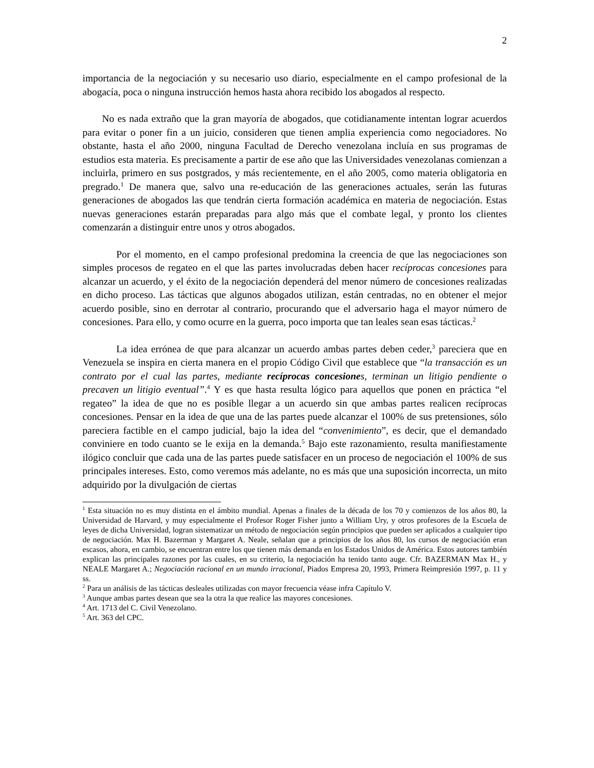2
importancia de la negociación y su necesario uso diario, especialmente en el campo profesional de la abogacía, poca o ninguna instrucción hemos hasta ahora recibido los abogados al respecto.
No es nada extraño que la gran mayoría de abogados, que cotidianamente intentan lograr acuerdos para evitar o poner fin a un juicio, consideren que tienen amplia experiencia como negociadores. No obstante, hasta el año 2000, ninguna Facultad de Derecho venezolana incluía en sus programas de estudios esta materia. Es precisamente a partir de ese año que las Universidades venezolanas comienzan a incluirla, primero en sus postgrados, y más recientemente, en el año 2005, como materia obligatoria en pregrado.<sup>1</sup> De manera que, salvo una re-educación de las generaciones actuales, serán las futuras generaciones de abogados las que tendrán cierta formación académica en materia de negociación. Estas nuevas generaciones estarán preparadas para algo más que el combate legal, y pronto los clientes comenzarán a distinguir entre unos y otros abogados.
Por el momento, en el campo profesional predomina la creencia de que las negociaciones son simples procesos de regateo en el que las partes involucradas deben hacer recíprocas concesiones para alcanzar un acuerdo, y el éxito de la negociación dependerá del menor número de concesiones realizadas en dicho proceso. Las tácticas que algunos abogados utilizan, están centradas, no en obtener el mejor acuerdo posible, sino en derrotar al contrario, procurando que el adversario haga el mayor número de concesiones. Para ello, y como ocurre en la guerra, poco importa que tan leales sean esas tácticas.<sup>2</sup>
La idea errónea de que para alcanzar un acuerdo ambas partes deben ceder,<sup>3</sup> pareciera que en Venezuela se inspira en cierta manera en el propio Código Civil que establece que “la transacción es un contrato por el cual las partes, mediante recíprocas concesiones, terminan un litigio pendiente o precaven un litigio eventual”.<sup>4</sup> Y es que hasta resulta lógico para aquellos que ponen en práctica “el regateo” la idea de que no es posible llegar a un acuerdo sin que ambas partes realicen recíprocas concesiones. Pensar en la idea de que una de las partes puede alcanzar el 100% de sus pretensiones, sólo pareciera factible en el campo judicial, bajo la idea del “convenimiento”, es decir, que el demandado conviniere en todo cuanto se le exija en la demanda.<sup>5</sup> Bajo este razonamiento, resulta manifiestamente ilógico concluir que cada una de las partes puede satisfacer en un proceso de negociación el 100% de sus principales intereses. Esto, como veremos más adelante, no es más que una suposición incorrecta, un mito adquirido por la divulgación de ciertas
<sup>1</sup> Esta situación no es muy distinta en el ámbito mundial. Apenas a finales de la década de los 70 y comienzos de los años 80, la Universidad de Harvard, y muy especialmente el Profesor Roger Fisher junto a William Ury, y otros profesores de la Escuela de leyes de dicha Universidad, logran sistematizar un método de negociación según principios que pueden ser aplicados a cualquier tipo de negociación. Max H. Bazerman y Margaret A. Neale, señalan que a principios de los años 80, los cursos de negociación eran escasos, ahora, en cambio, se encuentran entre los que tienen más demanda en los Estados Unidos de América. Estos autores también explican las principales razones por las cuales, en su criterio, la negociación ha tenido tanto auge. Cfr. BAZERMAN Max H., y NEALE Margaret A.; Negociación racional en un mundo irracional, Piados Empresa 20, 1993, Primera Reimpresión 1997, p. 11 y ss.
<sup>2</sup> Para un análisis de las tácticas desleales utilizadas con mayor frecuencia véase infra Capítulo V.
<sup>3</sup> Aunque ambas partes desean que sea la otra la que realice las mayores concesiones.
<sup>4</sup> Art. 1713 del C. Civil Venezolano.
<sup>5</sup> Art. 363 del CPC.